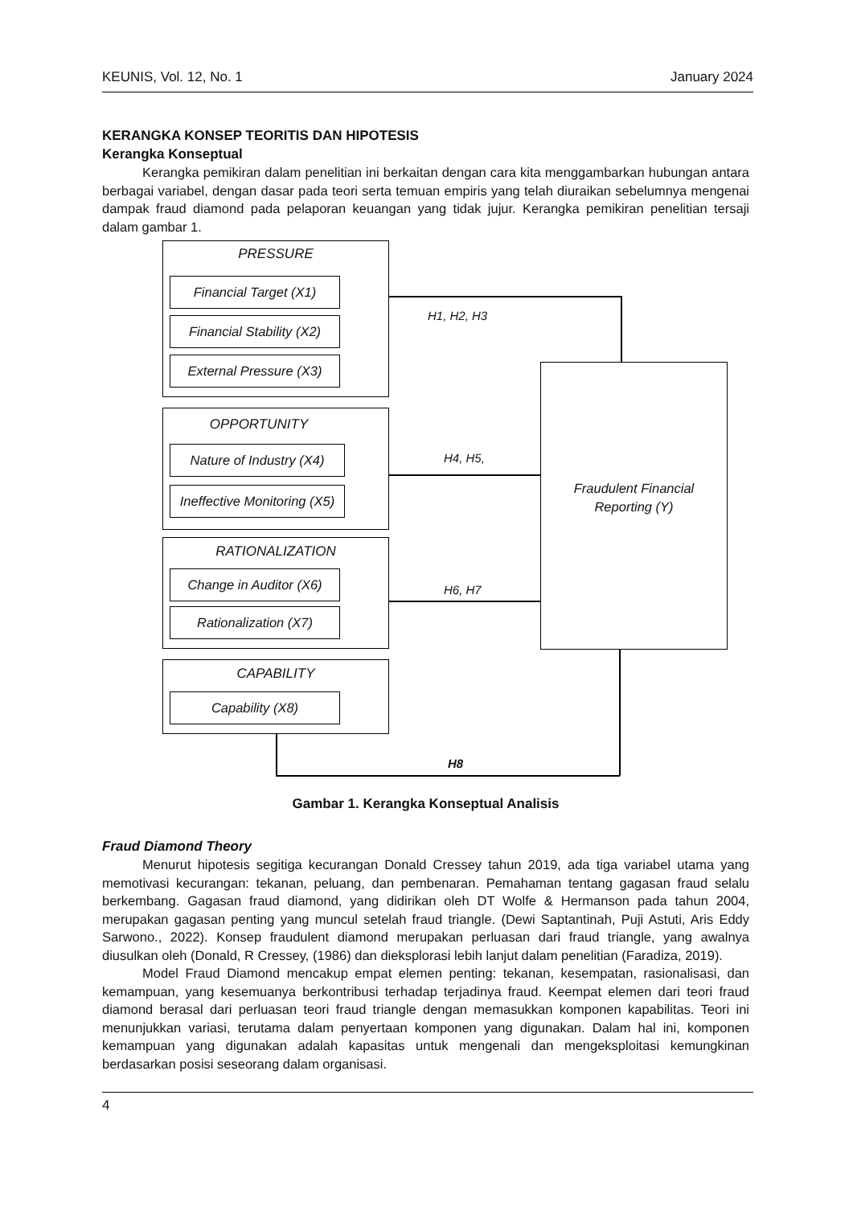KEUNIS, Vol. 12, No. 1 January 2024
KERANGKA KONSEP TEORITIS DAN HIPOTESIS
Kerangka Konseptual
Kerangka pemikiran dalam penelitian ini berkaitan dengan cara kita menggambarkan hubungan antara berbagai variabel, dengan dasar pada teori serta temuan empiris yang telah diuraikan sebelumnya mengenai dampak fraud diamond pada pelaporan keuangan yang tidak jujur. Kerangka pemikiran penelitian tersaji dalam gambar 1.
PRESSURE
Financial Target (X1)
Financial Stability (X2)
External Pressure (X3)
OPPORTUNITY
Nature of Industry (X4)
Ineffective Monitoring (X5)
RATIONALIZATION
Change in Auditor (X6)
Rationalization (X7)
CAPABILITY
Capability (X8)
Fraudulent Financial
Reporting (Y)
H1, H2, H3
H4, H5,
H6, H7
H8
Gambar 1. Kerangka Konseptual Analisis
Fraud Diamond Theory
Menurut hipotesis segitiga kecurangan Donald Cressey tahun 2019, ada tiga variabel utama yang memotivasi kecurangan: tekanan, peluang, dan pembenaran. Pemahaman tentang gagasan fraud selalu berkembang. Gagasan fraud diamond, yang didirikan oleh DT Wolfe & Hermanson pada tahun 2004, merupakan gagasan penting yang muncul setelah fraud triangle. (Dewi Saptantinah, Puji Astuti, Aris Eddy Sarwono., 2022). Konsep fraudulent diamond merupakan perluasan dari fraud triangle, yang awalnya diusulkan oleh (Donald, R Cressey, (1986) dan dieksplorasi lebih lanjut dalam penelitian (Faradiza, 2019).
Model Fraud Diamond mencakup empat elemen penting: tekanan, kesempatan, rasionalisasi, dan kemampuan, yang kesemuanya berkontribusi terhadap terjadinya fraud. Keempat elemen dari teori fraud diamond berasal dari perluasan teori fraud triangle dengan memasukkan komponen kapabilitas. Teori ini menunjukkan variasi, terutama dalam penyertaan komponen yang digunakan. Dalam hal ini, komponen kemampuan yang digunakan adalah kapasitas untuk mengenali dan mengeksploitasi kemungkinan berdasarkan posisi seseorang dalam organisasi.
4